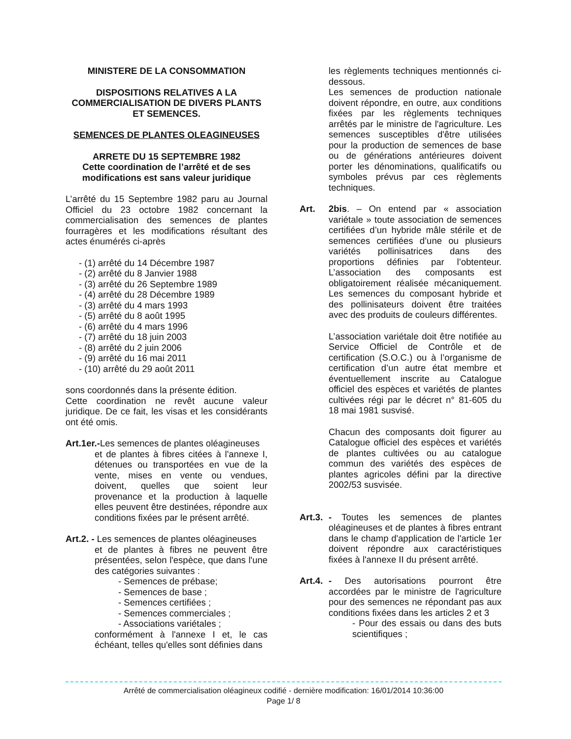MINISTERE DE LA CONSOMMATION
DISPOSITIONS RELATIVES A LA COMMERCIALISATION DE DIVERS PLANTS ET SEMENCES.
SEMENCES DE PLANTES OLEAGINEUSES
ARRETE DU 15 SEPTEMBRE 1982
Cette coordination de l’arrêté et de ses modifications est sans valeur juridique
L’arrêté du 15 Septembre 1982 paru au Journal Officiel du 23 octobre 1982 concernant la commercialisation des semences de plantes fourragères et les modifications résultant des actes énumérés ci-après
- (1) arrêté du 14 Décembre 1987
- (2) arrêté du 8 Janvier 1988
- (3) arrêté du 26 Septembre 1989
- (4) arrêté du 28 Décembre 1989
- (3) arrêté du 4 mars 1993
- (5) arrêté du 8 août 1995
- (6) arrêté du 4 mars 1996
- (7) arrêté du 18 juin 2003
- (8) arrêté du 2 juin 2006
- (9) arrêté du 16 mai 2011
- (10) arrêté du 29 août 2011
sons coordonnés dans la présente édition.
Cette coordination ne revêt aucune valeur juridique. De ce fait, les visas et les considérants ont été omis.
Art.1er.-Les semences de plantes oléagineuses
et de plantes à fibres citées à l'annexe I, détenues ou transportées en vue de la vente, mises en vente ou vendues, doivent, quelles que soient leur provenance et la production à laquelle elles peuvent être destinées, répondre aux conditions fixées par le présent arrêté.
Art.2. - Les semences de plantes oléagineuses
et de plantes à fibres ne peuvent être présentées, selon l'espèce, que dans l'une des catégories suivantes :
- Semences de prébase;
- Semences de base ;
- Semences certifiées ;
- Semences commerciales ;
- Associations variétales ;
conformément à l'annexe I et, le cas échéant, telles qu'elles sont définies dans
les règlements techniques mentionnés ci-dessous.
Les semences de production nationale doivent répondre, en outre, aux conditions fixées par les règlements techniques arrêtés par le ministre de l'agriculture. Les semences susceptibles d'être utilisées pour la production de semences de base ou de générations antérieures doivent porter les dénominations, qualificatifs ou symboles prévus par ces règlements techniques.
Art. 2bis. – On entend par « association variétale » toute association de semences certifiées d’un hybride mâle stérile et de semences certifiées d’une ou plusieurs variétés pollinisatrices dans des proportions définies par l’obtenteur. L’association des composants est obligatoirement réalisée mécaniquement. Les semences du composant hybride et des pollinisateurs doivent être traitées avec des produits de couleurs différentes.
L’association variétale doit être notifiée au Service Officiel de Contrôle et de certification (S.O.C.) ou à l’organisme de certification d’un autre état membre et éventuellement inscrite au Catalogue officiel des espèces et variétés de plantes cultivées régi par le décret n° 81-605 du 18 mai 1981 susvisé.
Chacun des composants doit figurer au Catalogue officiel des espèces et variétés de plantes cultivées ou au catalogue commun des variétés des espèces de plantes agricoles défini par la directive 2002/53 susvisée.
Art.3.
- Toutes les semences de plantes oléagineuses et de plantes à fibres entrant dans le champ d'application de l'article 1er doivent répondre aux caractéristiques fixées à l'annexe II du présent arrêté.
Art.4.
- Des autorisations pourront être accordées par le ministre de l'agriculture pour des semences ne répondant pas aux conditions fixées dans les articles 2 et 3
- Pour des essais ou dans des buts scientifiques ;
Arrêté de commercialisation oléagineux codifié - dernière modification: 16/01/2014 10:36:00
Page 1/ 8